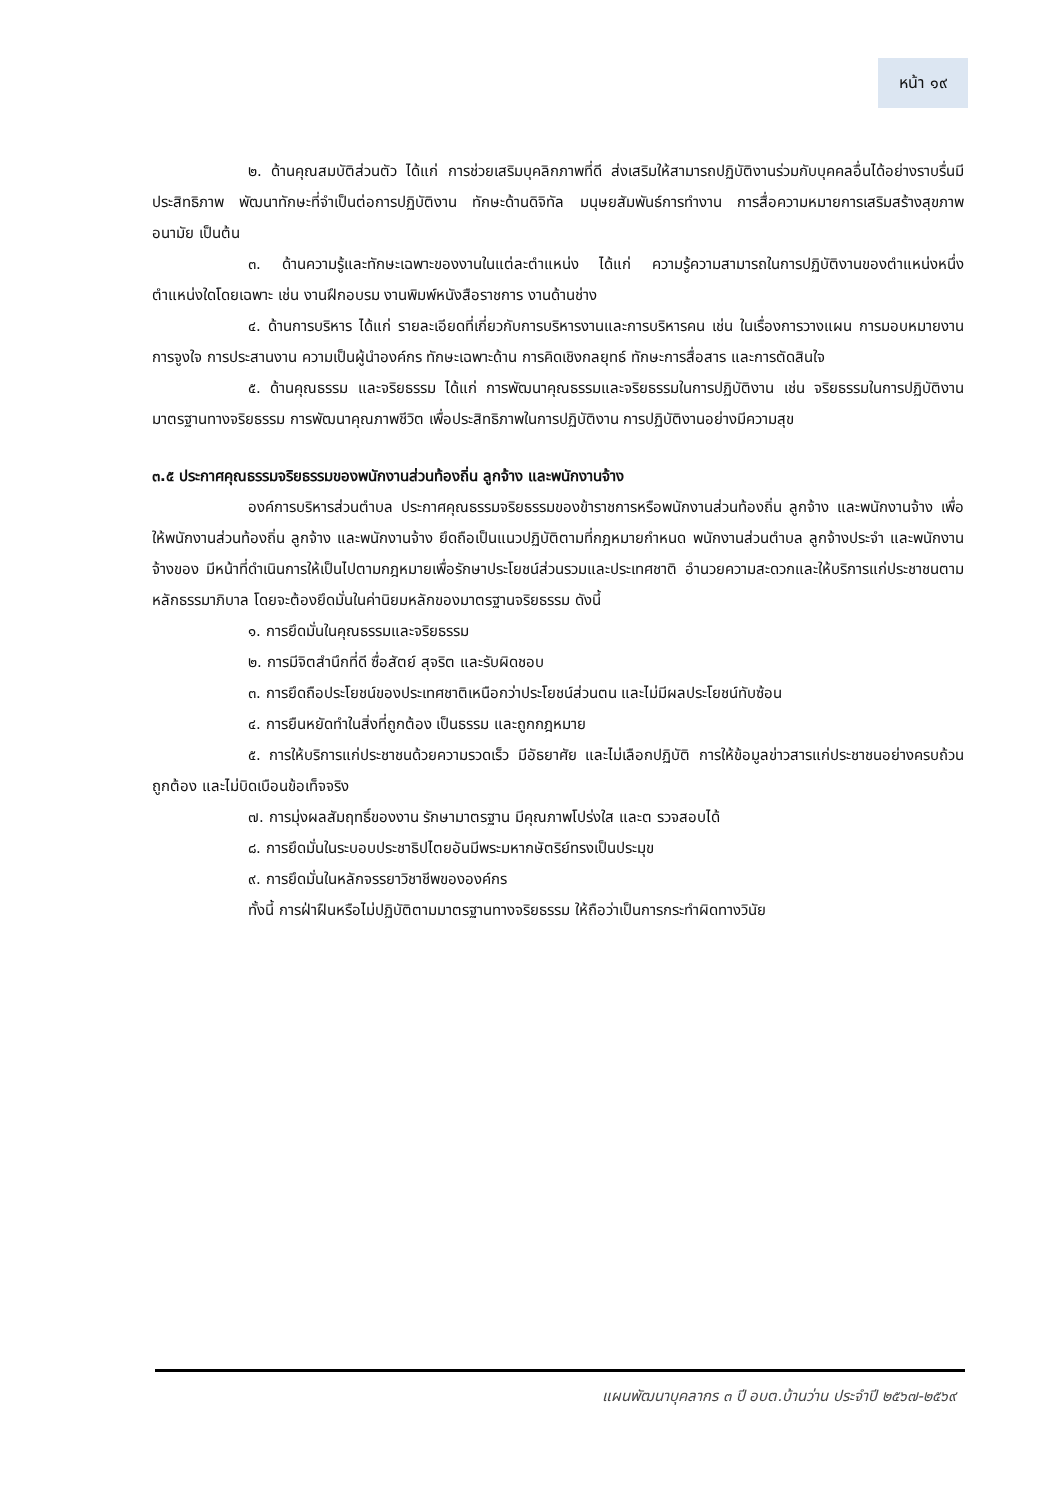หน้า ๑๙
๒. ด้านคุณสมบัติส่วนตัว ได้แก่ การช่วยเสริมบุคลิกภาพที่ดี ส่งเสริมให้สามารถปฏิบัติงานร่วมกับบุคคลอื่นได้อย่างราบรื่นมีประสิทธิภาพ พัฒนาทักษะที่จำเป็นต่อการปฏิบัติงาน ทักษะด้านดิจิทัล มนุษยสัมพันธ์การทำงาน การสื่อความหมายการเสริมสร้างสุขภาพอนามัย เป็นต้น
๓. ด้านความรู้และทักษะเฉพาะของงานในแต่ละตำแหน่ง ได้แก่ ความรู้ความสามารถในการปฏิบัติงานของตำแหน่งหนึ่งตำแหน่งใดโดยเฉพาะ เช่น งานฝึกอบรม งานพิมพ์หนังสือราชการ งานด้านช่าง
๔. ด้านการบริหาร ได้แก่ รายละเอียดที่เกี่ยวกับการบริหารงานและการบริหารคน เช่น ในเรื่องการวางแผน การมอบหมายงาน การจูงใจ การประสานงาน ความเป็นผู้นำองค์กร ทักษะเฉพาะด้าน การคิดเชิงกลยุทธ์ ทักษะการสื่อสาร และการตัดสินใจ
๕. ด้านคุณธรรม และจริยธรรม ได้แก่ การพัฒนาคุณธรรมและจริยธรรมในการปฏิบัติงาน เช่น จริยธรรมในการปฏิบัติงาน มาตรฐานทางจริยธรรม การพัฒนาคุณภาพชีวิต เพื่อประสิทธิภาพในการปฏิบัติงาน การปฏิบัติงานอย่างมีความสุข
๓.๕ ประกาศคุณธรรมจริยธรรมของพนักงานส่วนท้องถิ่น ลูกจ้าง และพนักงานจ้าง
องค์การบริหารส่วนตำบล ประกาศคุณธรรมจริยธรรมของข้าราชการหรือพนักงานส่วนท้องถิ่น ลูกจ้าง และพนักงานจ้าง เพื่อให้พนักงานส่วนท้องถิ่น ลูกจ้าง และพนักงานจ้าง ยึดถือเป็นแนวปฏิบัติตามที่กฎหมายกำหนด พนักงานส่วนตำบล ลูกจ้างประจำ และพนักงานจ้างของ มีหน้าที่ดำเนินการให้เป็นไปตามกฎหมายเพื่อรักษาประโยชน์ส่วนรวมและประเทศชาติ อำนวยความสะดวกและให้บริการแก่ประชาชนตามหลักธรรมาภิบาล โดยจะต้องยึดมั่นในค่านิยมหลักของมาตรฐานจริยธรรม ดังนี้
๑. การยึดมั่นในคุณธรรมและจริยธรรม
๒. การมีจิตสำนึกที่ดี ซื่อสัตย์ สุจริต และรับผิดชอบ
๓. การยึดถือประโยชน์ของประเทศชาติเหนือกว่าประโยชน์ส่วนตน และไม่มีผลประโยชน์ทับซ้อน
๔. การยืนหยัดทำในสิ่งที่ถูกต้อง เป็นธรรม และถูกกฎหมาย
๕. การให้บริการแก่ประชาชนด้วยความรวดเร็ว มีอัธยาศัย และไม่เลือกปฏิบัติ การให้ข้อมูลข่าวสารแก่ประชาชนอย่างครบถ้วน ถูกต้อง และไม่บิดเบือนข้อเท็จจริง
๗. การมุ่งผลสัมฤทธิ์ของงาน รักษามาตรฐาน มีคุณภาพโปร่งใส และต รวจสอบได้
๘. การยึดมั่นในระบอบประชาธิปไตยอันมีพระมหากษัตริย์ทรงเป็นประมุข
๙. การยึดมั่นในหลักจรรยาวิชาชีพขององค์กร
ทั้งนี้ การฝ่าฝืนหรือไม่ปฏิบัติตามมาตรฐานทางจริยธรรม ให้ถือว่าเป็นการกระทำผิดทางวินัย
แผนพัฒนาบุคลากร ๓ ปี อบต.บ้านว่าน ประจำปี ๒๕๖๗-๒๕๖๙